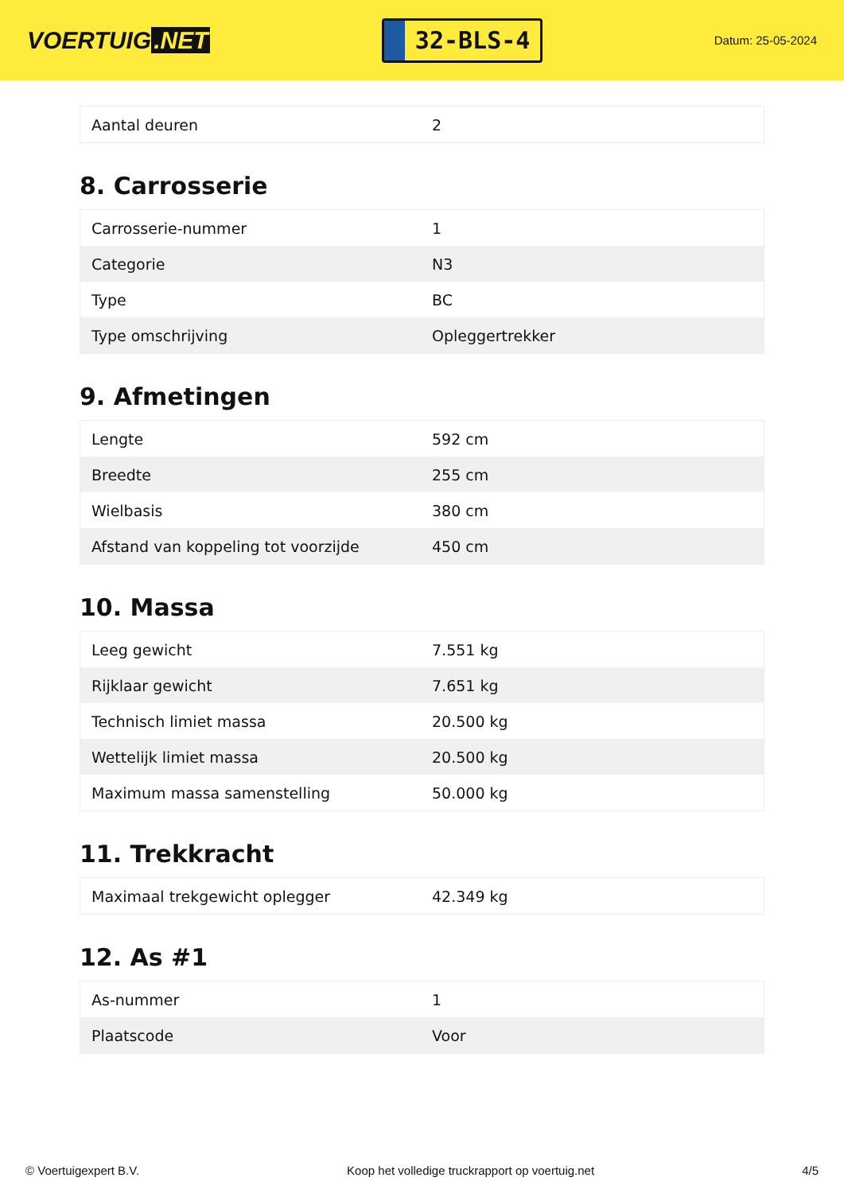VOERTUIG.NET
32-BLS-4
Datum: 25-05-2024
| Aantal deuren | 2 |
8. Carrosserie
| Carrosserie-nummer | 1 |
| Categorie | N3 |
| Type | BC |
| Type omschrijving | Opleggertrekker |
9. Afmetingen
| Lengte | 592 cm |
| Breedte | 255 cm |
| Wielbasis | 380 cm |
| Afstand van koppeling tot voorzijde | 450 cm |
10. Massa
| Leeg gewicht | 7.551 kg |
| Rijklaar gewicht | 7.651 kg |
| Technisch limiet massa | 20.500 kg |
| Wettelijk limiet massa | 20.500 kg |
| Maximum massa samenstelling | 50.000 kg |
11. Trekkracht
| Maximaal trekgewicht oplegger | 42.349 kg |
12. As #1
| As-nummer | 1 |
| Plaatscode | Voor |
© Voertuigexpert B.V. Koop het volledige truckrapport op voertuig.net 4/5